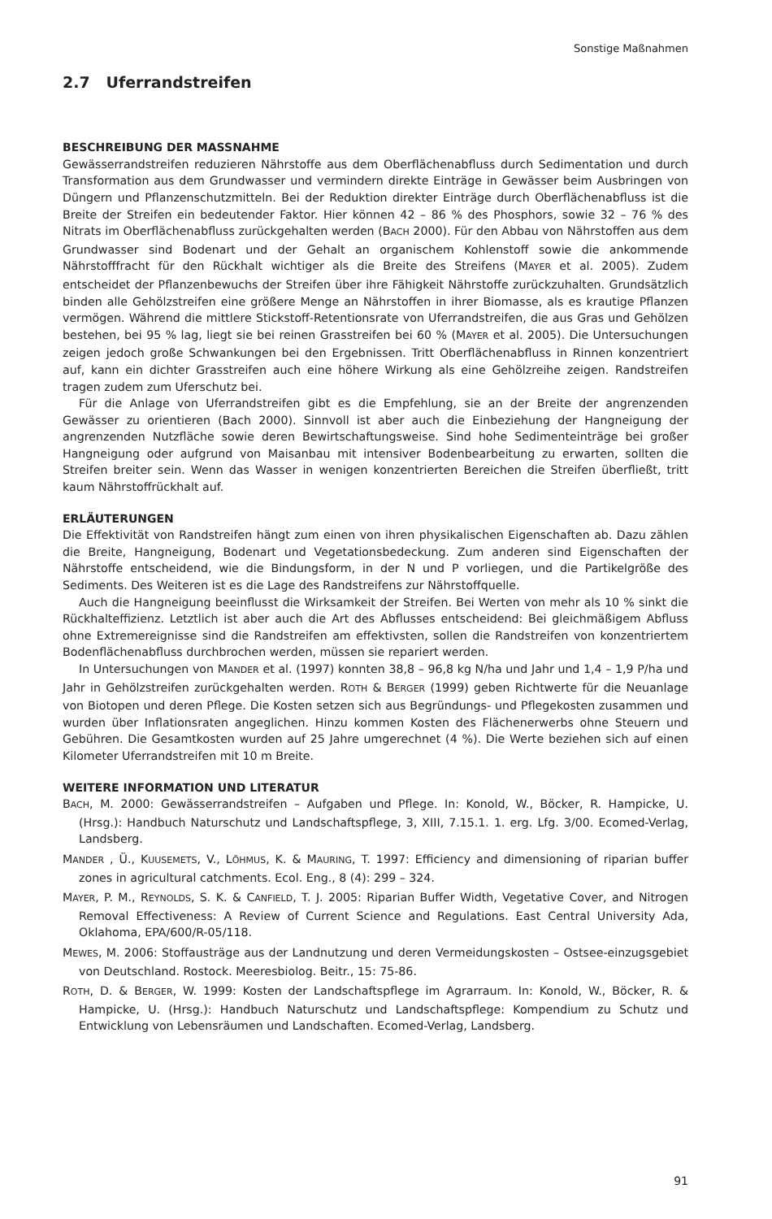Sonstige Maßnahmen
2.7 Uferrandstreifen
BESCHREIBUNG DER MASSNAHME
Gewässerrandstreifen reduzieren Nährstoffe aus dem Oberflächenabfluss durch Sedimentation und durch Transformation aus dem Grundwasser und vermindern direkte Einträge in Gewässer beim Ausbringen von Düngern und Pflanzenschutzmitteln. Bei der Reduktion direkter Einträge durch Oberflächenabfluss ist die Breite der Streifen ein bedeutender Faktor. Hier können 42 – 86 % des Phosphors, sowie 32 – 76 % des Nitrats im Oberflächenabfluss zurückgehalten werden (BACH 2000). Für den Abbau von Nährstoffen aus dem Grundwasser sind Bodenart und der Gehalt an organischem Kohlenstoff sowie die ankommende Nährstofffracht für den Rückhalt wichtiger als die Breite des Streifens (MAYER et al. 2005). Zudem entscheidet der Pflanzenbewuchs der Streifen über ihre Fähigkeit Nährstoffe zurückzuhalten. Grundsätzlich binden alle Gehölzstreifen eine größere Menge an Nährstoffen in ihrer Biomasse, als es krautige Pflanzen vermögen. Während die mittlere Stickstoff-Retentionsrate von Uferrandstreifen, die aus Gras und Gehölzen bestehen, bei 95 % lag, liegt sie bei reinen Grasstreifen bei 60 % (MAYER et al. 2005). Die Untersuchungen zeigen jedoch große Schwankungen bei den Ergebnissen. Tritt Oberflächenabfluss in Rinnen konzentriert auf, kann ein dichter Grasstreifen auch eine höhere Wirkung als eine Gehölzreihe zeigen. Randstreifen tragen zudem zum Uferschutz bei.
Für die Anlage von Uferrandstreifen gibt es die Empfehlung, sie an der Breite der angrenzenden Gewässer zu orientieren (Bach 2000). Sinnvoll ist aber auch die Einbeziehung der Hangneigung der angrenzenden Nutzfläche sowie deren Bewirtschaftungsweise. Sind hohe Sedimenteinträge bei großer Hangneigung oder aufgrund von Maisanbau mit intensiver Bodenbearbeitung zu erwarten, sollten die Streifen breiter sein. Wenn das Wasser in wenigen konzentrierten Bereichen die Streifen überfließt, tritt kaum Nährstoffrückhalt auf.
ERLÄUTERUNGEN
Die Effektivität von Randstreifen hängt zum einen von ihren physikalischen Eigenschaften ab. Dazu zählen die Breite, Hangneigung, Bodenart und Vegetationsbedeckung. Zum anderen sind Eigenschaften der Nährstoffe entscheidend, wie die Bindungsform, in der N und P vorliegen, und die Partikelgröße des Sediments. Des Weiteren ist es die Lage des Randstreifens zur Nährstoffquelle.
Auch die Hangneigung beeinflusst die Wirksamkeit der Streifen. Bei Werten von mehr als 10 % sinkt die Rückhalteffizienz. Letztlich ist aber auch die Art des Abflusses entscheidend: Bei gleichmäßigem Abfluss ohne Extremereignisse sind die Randstreifen am effektivsten, sollen die Randstreifen von konzentriertem Bodenflächenabfluss durchbrochen werden, müssen sie repariert werden.
In Untersuchungen von MANDER et al. (1997) konnten 38,8 – 96,8 kg N/ha und Jahr und 1,4 – 1,9 P/ha und Jahr in Gehölzstreifen zurückgehalten werden. ROTH & BERGER (1999) geben Richtwerte für die Neuanlage von Biotopen und deren Pflege. Die Kosten setzen sich aus Begründungs- und Pflegekosten zusammen und wurden über Inflationsraten angeglichen. Hinzu kommen Kosten des Flächenerwerbs ohne Steuern und Gebühren. Die Gesamtkosten wurden auf 25 Jahre umgerechnet (4 %). Die Werte beziehen sich auf einen Kilometer Uferrandstreifen mit 10 m Breite.
WEITERE INFORMATION UND LITERATUR
BACH, M. 2000: Gewässerrandstreifen – Aufgaben und Pflege. In: Konold, W., Böcker, R. Hampicke, U. (Hrsg.): Handbuch Naturschutz und Landschaftspflege, 3, XIII, 7.15.1. 1. erg. Lfg. 3/00. Ecomed-Verlag, Landsberg.
MANDER , Ü., KUUSEMETS, V., LÕHMUS, K. & MAURING, T. 1997: Efficiency and dimensioning of riparian buffer zones in agricultural catchments. Ecol. Eng., 8 (4): 299 – 324.
MAYER, P. M., REYNOLDS, S. K. & CANFIELD, T. J. 2005: Riparian Buffer Width, Vegetative Cover, and Nitrogen Removal Effectiveness: A Review of Current Science and Regulations. East Central University Ada, Oklahoma, EPA/600/R-05/118.
MEWES, M. 2006: Stoffausträge aus der Landnutzung und deren Vermeidungskosten – Ostsee-einzugsgebiet von Deutschland. Rostock. Meeresbiolog. Beitr., 15: 75-86.
ROTH, D. & BERGER, W. 1999: Kosten der Landschaftspflege im Agrarraum. In: Konold, W., Böcker, R. & Hampicke, U. (Hrsg.): Handbuch Naturschutz und Landschaftspflege: Kompendium zu Schutz und Entwicklung von Lebensräumen und Landschaften. Ecomed-Verlag, Landsberg.
91